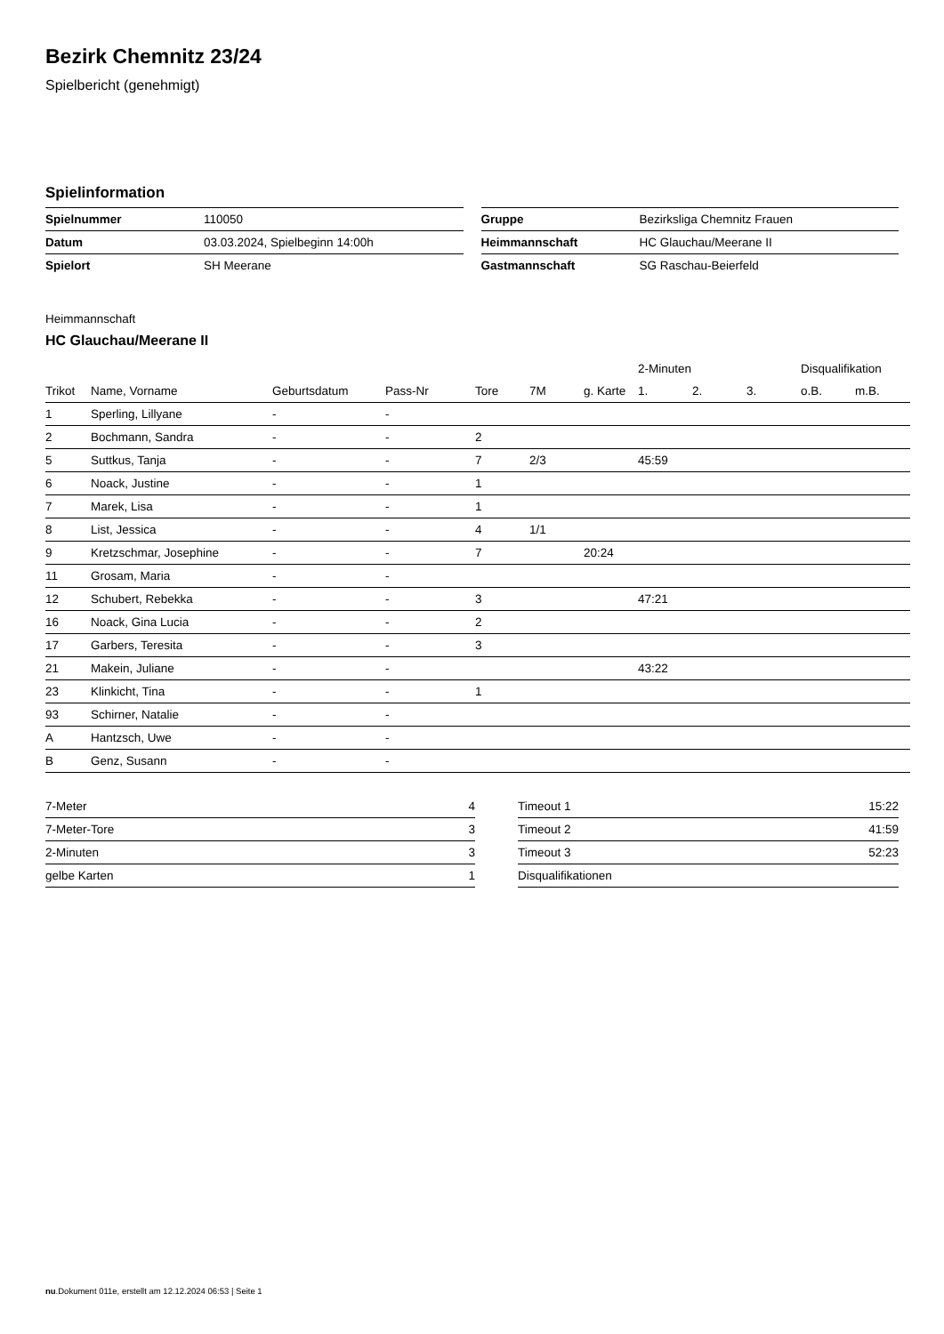Bezirk Chemnitz 23/24
Spielbericht (genehmigt)
Spielinformation
| Spielnummer | 110050 |
| Datum | 03.03.2024, Spielbeginn 14:00h |
| Spielort | SH Meerane |
| Gruppe | Bezirksliga Chemnitz Frauen |
| Heimmannschaft | HC Glauchau/Meerane II |
| Gastmannschaft | SG Raschau-Beierfeld |
Heimmannschaft
HC Glauchau/Meerane II
| | | | | | | | 2-Minuten | | | Disqualifikation | |
| --- | --- | --- | --- | --- | --- | --- | --- | --- | --- | --- | --- |
| Trikot | Name, Vorname | Geburtsdatum | Pass-Nr | Tore | 7M | g. Karte | 1. | 2. | 3. | o.B. | m.B. |
| 1 | Sperling, Lillyane | - | - | | | | | | | | |
| 2 | Bochmann, Sandra | - | - | 2 | | | | | | | |
| 5 | Suttkus, Tanja | - | - | 7 | 2/3 | | 45:59 | | | | |
| 6 | Noack, Justine | - | - | 1 | | | | | | | |
| 7 | Marek, Lisa | - | - | 1 | | | | | | | |
| 8 | List, Jessica | - | - | 4 | 1/1 | | | | | | |
| 9 | Kretzschmar, Josephine | - | - | 7 | | 20:24 | | | | | |
| 11 | Grosam, Maria | - | - | | | | | | | | |
| 12 | Schubert, Rebekka | - | - | 3 | | | 47:21 | | | | |
| 16 | Noack, Gina Lucia | - | - | 2 | | | | | | | |
| 17 | Garbers, Teresita | - | - | 3 | | | | | | | |
| 21 | Makein, Juliane | - | - | | | | 43:22 | | | | |
| 23 | Klinkicht, Tina | - | - | 1 | | | | | | | |
| 93 | Schirner, Natalie | - | - | | | | | | | | |
| A | Hantzsch, Uwe | - | - | | | | | | | | |
| B | Genz, Susann | - | - | | | | | | | | |
| 7-Meter | 4 |
| 7-Meter-Tore | 3 |
| 2-Minuten | 3 |
| gelbe Karten | 1 |
| Timeout 1 | 15:22 |
| Timeout 2 | 41:59 |
| Timeout 3 | 52:23 |
| Disqualifikationen | |
nu.Dokument 011e, erstellt am 12.12.2024 06:53 | Seite 1